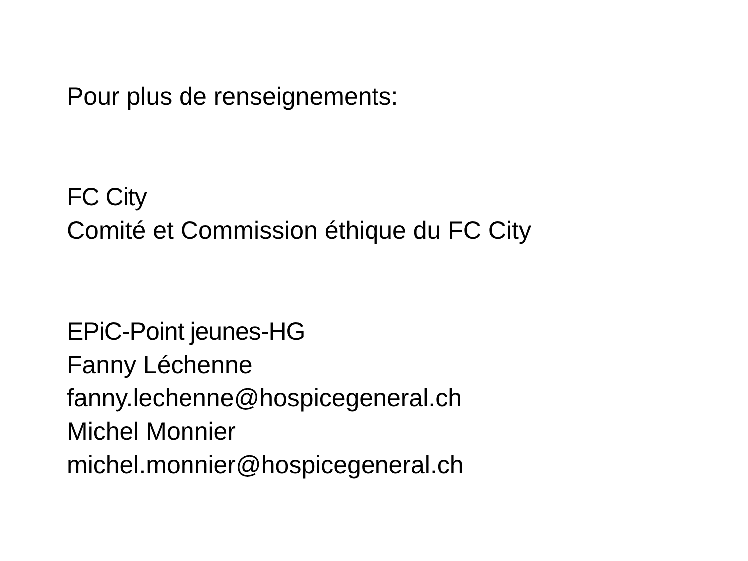Pour plus de renseignements:
FC City
Comité et Commission éthique du FC City
EPiC-Point jeunes-HG
Fanny Léchenne
fanny.lechenne@hospicegeneral.ch
Michel Monnier
michel.monnier@hospicegeneral.ch